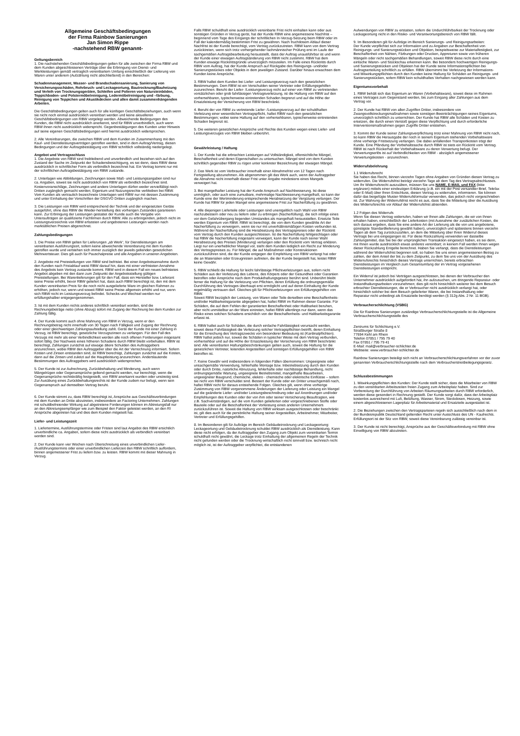Allgemeine Geschäftsbedingungen
der Firma Rainbow Sanierungen
Jan Simon Rippe
-nachstehend RBW genannt-
Geltungsbereich
1. Die nachstehenden Geschäftsbedingungen gelten für alle zwischen der Firma RBW und dem Kunden abgeschlossenen Verträge über die Erbringung von Dienst- und Werkleistungen gemäß vertraglich vereinbartem Umfang einschließlich der Lieferung von Waren unter anderem (Aufzählung nicht abschließend) in den Bereichen:
Schadenmanagement, Wasser- und Brandschadensanierung, Sanierung von Versicherungsschäden, Rohrbruch- und Leckageortung, Bautrocknung/Bauheizung und Verleih von Trocknungsgeräten, Schleifen und Polieren von Natursteinböden, Teppichboden- und Polstermöbelreinigung, Ledermöbelreinigung und –färbung, Reinigung von Teppichen und Akustikdecken und allen damit zusammenhängenden Arbeiten.
Die Geschäftsbedingungen gelten auch für alle künftigen Geschäftsbeziehungen, auch wenn sie nicht noch einmal ausdrücklich vereinbart werden und keine aktuelleren Geschäftsbedingungen von RBW vorgelegt werden. Abweichende Bedingungen des Kunden, die RBW nicht ausdrücklich anerkennt, sind für RBW unverbindlich, auch wenn RBW ihnen nicht ausdrücklich widerspricht. Gegenbestätigungen des Kunden unter Hinweis auf seine eigenen Geschäftsbedingungen wird hiermit ausdrücklich widersprochen.
2. Alle Vereinbarungen, die zwischen RBW und dem Kunden im Zusammenhang mit den Kauf- und Dienstleistungsverträgen getroffen werden, sind in dem Auftrag/Vertrag, diesen Bedingungen und der Auftragsbestätigung von RBW schriftlich vollständig niedergelegt.
Angebot und Vertragsschluss
1. Die Angebote von RBW sind freibleibend und unverbindlich und beziehen sich auf den Zustand der Sache im Zeitpunkt der Schadensbesichtigung, es sei denn, dass RBW diese ausdrücklich in schriftlicher Form als verbindlich bezeichnet hat. Ein Vertrag kommt nur mit der schriftlichen Auftragsbestätigung von RBW zustande.
2. Unterlagen wie Abbildungen, Zeichnungen sowie Maß- und Leistungsangaben sind nur ca. Angaben, soweit sie nicht ausdrücklich von RBW als verbindlich bezeichnet sind. Kostenvoranschläge, Zeichnungen und andere Unterlagen dürfen weder vervielfältigt noch Dritten zugänglich gemacht werden; Eigentum und Nutzungsrechte verbleiben bei RBW. Vom Kunden als vertraulich bezeichnete Unterlagen wird RBW nur mit dessen Zustimmung und unter Einhaltung der Vorschriften der DSGVO Dritten zugänglich machen.
3. Die Leistungen von RBW wird entsprechend der Technik und der eingesetzten Geräte ausgeführt, ohne das RBW die Wieder-herstellung des vorherigen Zustandes garantieren kann. Zur Erbringung der Leistungen gestattet der Kunde auch die Vergabe von Unteraufträgen an qualifizierte Fachfirmen durch RBW. Alle zu erbringenden, jedoch nicht im Leistungsverzeichnis von RBW erfassten und angebotenen Leistungen werden nach marktüblichen Preisen abgerechnet.
Zahlungsbedingungen
1. Die Preise von RBW gelten für Lieferungen „ab Werk“, für Dienstleistungen am vereinbarten Ausführungsort, sofern keine abweichende Vereinbarung mit dem Kunden getroffen wurde und verstehen sich immer zuzüglich der jeweils geltenden gesetzlichen Mehrwertsteuer. Dies gilt auch für Pauschalpreise und alle Angaben in unseren Angeboten.
2. Angebote mit Preisstellungen von RBW sind befristet. Bei einer Angebotsannahme durch den Kunden nach Fristablauf weist RBW darauf hin, dass mit einer verfristeten Annahme des Angebots kein Vertrag zustande kommt. RBW wird in diesem Fall ein neues befristetes Angebot abgeben mit den dann zum Zeitpunkt der Angebotsstellung gültigen Preisstellungen. Bei Warenlieferungen gilt für den Fall, dass ein Hersteller bzw. Lieferant seine Preise erhöht, bevor RBW geliefert hat, dass auch RBW berechtigt ist, den mit dem Kunden vereinbarten Preis für die noch nicht ausgelieferte Ware im gleichen Rahmen zu erhöhen, jedoch nur, wenn und soweit RBW seine Preise allgemein erhöht und nur, wenn sich RBW nicht im Leistungsverzug befindet. Schecks und Wechsel werden nur erfüllungshalber entgegengenommen.
3. Ist mit dem Kunden nichts anderes schriftlich vereinbart worden, sind die Rechnungsbeträge netto (ohne Abzug) sofort mit Zugang der Rechnung bei dem Kunden zur Zahlung fällig.
4. Der Kunde kommt auch ohne Mahnung von RBW in Verzug, wenn er den Rechnungsbetrag nicht innerhalb von 30 Tagen nach Fälligkeit und Zugang der Rechnung oder einer gleichwertigen Zahlungsaufstellung zahlt. Gerät der Kunde mit einer Zahlung in Verzug, ist RBW berechtigt, gesetzliche Verzugszinsen zu verlangen. Für den Fall des Verzugs mit mehr als einer Verbindlichkeit werden alle noch offenen Forderungen insgesamt sofort fällig. Der Nachweis eines höheren Schadens durch RBW bleibt vorbehalten. RBW ist berechtigt, Zahlungen zunächst auf etwaige ältere Schulden des Auftraggebers anzurechnen, wobei RBW den Auftraggeber über die Art der Verrechnung informiert. Sofern Kosten und Zinsen entstanden sind, ist RBW berechtigt, Zahlungen zunächst auf die Kosten, dann auf die Zinsen und zuletzt auf die Hauptleistung anzurechnen. Anderslautende Bestimmungen des Auftraggebers wird ausdrücklich widersprochen.
5. Der Kunde ist zur Aufrechnung, Zurückbehaltung und Minderung, auch wenn Mängelrügen oder Gegenansprüche geltend gemacht werden, nur berechtigt, wenn die Gegenansprüche rechtskräftig festgestellt, von RBW anerkannt wurden oder unstreitig sind. Zur Ausübung eines Zurückbehaltungsrechts ist der Kunde zudem nur befugt, wenn sein Gegenanspruch auf demselben Vertrag beruht.
6. Der Kunde stimmt zu, dass RBW berechtigt ist, Ansprüche aus Geschäftsverbindungen mit dem Kunden an Dritte abzutreten, insbesondere an Factoring Unternehmen. Zahlungen mit schuldbefreiender Wirkung auf abgetretene Forderungen können im Abtretungsfall nur an den Abtretungsempfänger wie zum Beispiel den Faktor geleistet werden, an den RI Ansprüche abgetreten hat und dies dem Kunden mitgeteilt hat.
Liefer- und Leistungszeit
1. Liefertermine, Ausführungstermine oder Fristen sind laut Angebot des RBW ersichtlich unverbindliche ca. Angaben, sofern diese nicht ausdrücklich als verbindlich vereinbart worden sind.
2. Der Kunde kann vier Wochen nach Überschreitung eines unverbindlichen Liefer- /Ausführungstermins oder einer unverbindlichen Lieferzeit den RBW schriftlich auffordern, binnen angemessener Frist zu liefern bzw. zu leisten. RBW kommt mit dieser Mahnung in Verzug.
Falls RBW schuldhaft eine ausdrücklich vereinbarte Frist nicht einhalten kann oder aus sonstigen Gründen in Verzug gerät, hat der Kunde RBW eine angemessene Nachfrist – beginnend vom Tage des Eingangs der schriftlichen In-Verzug-Setzung beim RBW oder im Fall der kalendermäßig bestimmten Frist zu gewähren. Nach fruchtlosem Ablauf dieser Nachfrist ist der Kunde berechtigt, vom Vertrag zurückzutreten. RBW kann von dem Vertrag zurücktreten, wenn sich trotz vorhergehender fachmännischer Prüfung erst im Laufe der sachgemäßen Auftragsbearbeitung herausstellt, dass der Auftrag unausführbar ist und wenn der Kunde einer etwaigen Auftragsänderung von RBW nicht zustimmt. RBW hat dem Kunden etwaige Rücktrittsgründe unverzüglich mitzuteilen. Im Falle eines Rücktritts durch RBW vom Auftrag, hat der Kunde Anspruch auf Rückgabe des Reinigungs- und/oder Sanierungsstückes oder Objekts in dem jeweiligen Zustand. Darüber hinaus erwachsen dem Kunden keine Ansprüche.
3. RBW haftet dem Kunden bei Liefer- und Leistungsverzug nach den gesetzlichen Bestimmungen. Dem RBW ist ein Verschulden seiner Vertreter oder Erfüllungsgehilfen zuzurechnen. Beruht der Liefer- /Leistungsverzug nicht auf einer von RBW zu vertretenden vorsätzlichen oder grob fahrlässigen Vertragsverletzung, ist die Haftung von RBW auf den vorhersehbaren, typischerweise eintretenden Schaden begrenzt und auf die Höhe der Ersatzleistung der Versicherung von RBW beschränkt.
4. Beruht der von RBW zu vertretende Liefer- /Leistungsverzug auf der schuldhaften Verletzung einer wesentlichen Vertragspflicht, haftet RBW nach den gesetzlichen Bestimmungen; wobei seine Haftung auf den vorhersehbaren, typischerweise eintretenden Schaden begrenzt ist.
5. Die weiteren gesetzlichen Ansprüche und Rechte des Kunden wegen eines Liefer- und Leistungsverzuges von RBW bleiben unberührt.
Gewährleistung / Haftung
1. Der Kunde hat die erbrachten Leistungen auf Vollständigkeit, offensichtliche Mängel, Beschaffenheit und deren Eigenschaften zu untersuchen. Mängel sind von dem Kunden schriftlich gegenüber RBW zu rügen unter konkreter Bezeichnung der etwaigen Mängel.
2. Das Werk ist vom Verbraucher innerhalb einer Abnahmefrist von 12 Tagen nach Fertigstellung abzunehmen. Als abgenommen gilt das Werk auch, wenn der Auftraggeber die Abnahme nicht innerhalb dieser Frist unter Angabe mindestens eines Mangels verweigert hat.
3. Bei mangelhafter Leistung hat der Kunde Anspruch auf Nachbesserung. Ist diese unmöglich, oder auch eine zumutbare, mehrmalige Nachbesserung mangelhaft, so kann der Kunde eine der Wertminderung entsprechende Herabsetzung der Vergütung verlangen. Der Kunde hat RBW für jeden Mangel eine angemessene Frist zur Nacherfüllung zu gewähren.
4. Alle diejenigen Lieferteile oder Leistungen sind unentgeltlich nach Wahl von RBW nachzubessern oder neu zu liefern oder zu erbringen (Nacherfüllung), die sich infolge eines vor dem Gefahrübergang liegenden Umstandes als mangelhaft herausstellen. Ersetzte Teile werden Eigentum von RBW. RBW ist berechtigt, die von dem Kunden gewählte Art der Nacherfüllung zu verweigern, wenn sie nur mit unverhältnismäßigen Kosten verbunden ist. Während der Nacherfüllung sind die Herabsetzung des Vertragspreises oder der Rücktritt vom Vertrag durch den Kunden ausgeschlossen. Ist die Nacherfüllung fehlgeschlagen oder hat RBW die Nacherfüllung insgesamt verweigert, kann der Kunde nach seiner Wahl Herabsetzung des Preises (Minderung) verlangen oder den Rücktritt vom Vertrag erklären. Liegt nur ein unerheblicher Mangel vor, steht dem Kunden lediglich ein Recht zur Minderung des Vertragspreises zu. Für Mängel, die auf Maßnahmen oder Konstruktionen zurückzuführen sind, die der Kunde entgegen der Empfehlung von RBW verlangt hat oder die an Materialien oder Erzeugnissen auftreten, die der Kunde beigestellt hat, leistet RBW keine Gewähr.
5. RBW schließt die Haftung für leicht fahrlässige Pflichtverletzungen aus, sofern nicht Schäden aus der Verletzung des Lebens, des Körpers oder der Gesundheit oder Garantien betroffen oder Ansprüche nach dem Produkthaftungsgesetz berührt sind. Unberührt bleibt ferner die Haftung für die Verletzung von Pflichten, deren Erfüllung die ordnungsgemäße Durchführung des Vertrages überhaupt erst ermöglicht und auf deren Einhaltung der Kunde regelmäßig vertrauen darf. Gleiches gilt für Pflichtverletzungen von Erfüllungsgehilfen von RBW.
Soweit RBW bezüglich der Leistung, von Waren oder Teile derselben eine Beschaffenheits- und/oder Haltbarkeitsgarantie abgegeben hat, haftet RBW im Rahmen dieser Garantie. Für Schäden, die auf dem Fehlen der garantierten Beschaffenheit oder Haltbarkeit beruhen, aber nicht unmittelbar an der Ware eintreten, haftet RBW allerdings nur dann, wenn das Risiko eines solchen Schadens ersichtlich von der Beschaffenheits- und Haltbarkeitsgarantie erfasst ist.
6. RBW haftet auch für Schäden, die durch einfache Fahrlässigkeit verursacht werden, soweit diese Fahrlässigkeit die Verletzung solcher Vertragspflichten betrifft, deren Einhaltung für die Erreichung des Vertragszwecks von besonderer Bedeutung ist (Kardinalpflichten). RBW haftet jedoch nur, soweit die Schäden in typischer Weise mit dem Vertrag verbunden, vorhersehbar und auf die Höhe der Ersatzleistung der Versicherung von RBW beschränkt sind. Alle vereinbarten Haftungsbeschränkungen gelten auch, soweit die Haftung für die gesetzlichen Vertreter, leitenden Angestellten und sonstigen Erfüllungsgehilfen von RBW betroffen ist.
7. Keine Gewähr wird insbesondere in folgenden Fällen übernommen: Ungeeignete oder unsachgemäße Verwendung, fehlerhafte Montage bzw. Inbetriebsetzung durch den Kunden oder durch Dritte, natürliche Abnutzung, fehlerhafte oder nachlässige Behandlung, nicht ordnungsgemäße Wartung, ungeeignete Betriebsmittel, mangelhafte Bauarbeiten, ungeeigneter Baugrund, chemische, elektro - chemische oder elektrische Einflüsse – sofern sie nicht von RBW verschuldet sind. Bessert der Kunde oder ein Dritter unsachgemäß nach, haftet RBW nicht für daraus entstehende Folgen. Gleiches gilt, wenn ohne vorherige Zustimmung von RBW vorgenommene Änderungen der Lieferung oder Leistung ein Mangel auf die geänderte Liefer- und/oder Leistungsbeschreibung oder auf Anordnungen und/oder Empfehlungen des Kunden oder der von ihm oder seiner Versicherung Beauftragten, wie z.B. Sachverständigen, auf die vom Kunden gelieferten oder vorgeschriebenen Stoffe oder Bauteile oder auf die Beschaffenheit der Vorleistung eines anderen Unternehmers zurückzuführen ist. Soweit die Haftung von RBW wirksam ausgeschlossen oder beschränkt ist, gilt dies auch für die persönliche Haftung seiner Angestellten, Arbeitnehmer, Mitarbeiter, Vertreter und Erfüllungsgehilfen.
8. Im Besonderen gilt für Aufträge im Bereich Gebäudetrocknung und Leckageortung:
Leckageortung und Gebäudetrocknung schuldet RBW ausdrücklich als Dienstleistung. Kann diese nicht erfolgen, da der Auftraggeber den Zugang zum Objekt zum vereinbarten Termin schuldhaft nicht gewährt, die Leckage trotz Einhaltung der allgemeinen Regeln der Technik nicht gefunden werden oder die Trocknung wirtschaftlich nicht sinnvoll bzw. technisch nicht möglich ist, ist der Auftraggeber verpflichtet, die entstandenen
Aufwendungen von RBW zu erstatten, sofern die Undurchführbarkeit der Trocknung oder Leckageortung nicht in den Risiko- und Verantwortungsbereich von RBW fällt.
9. Im Besonderen gilt für Aufträge im Bereich Sanierungs- und Reinigungsarbeiten:
Der Kunde verpflichtet sich zur Information und zu Angaben zur Beschaffenheit von Reinigungs- und Sanierungsstücken und Objekten, beispielsweise zur Materialfestigkeit, zur Beschaffenheit von Nähten, Färbungen oder Drucken, Appreturen sowie von früheren Mängeln oder nicht sachgemäßen Behandlungen, soweit RBW diese nicht durch eine einfache Waren- und Stückschau erkennen kann. Bei besonders hochwertigen Reinigungs- und Sanierungsstücken und Objekten hat der Kunde seine Informationspflichten bei Auftragserteilung schriftlich zu erfüllen. RBW übernimmt bei Verletzung der Informations- und Mitwirkungspflichten durch den Kunden keine Haftung für Schäden an Reinigungs- und Sanierungsstücken, sofern RBW kein schuldhaftes Verhalten nachgewiesen werden kann.
Eigentumsvorbehalt
1. RBW behält sich das Eigentum an Waren (Vorbehaltsware), soweit diese im Rahmen eines Vertrages zum Gegenstand werden, bis zum Eingang aller Zahlungen aus dem Vertrag vor.
2. Der Kunde hat RBW von allen Zugriffen Dritter, insbesondere von Zwangsvollstreckungsmaßnahmen sowie sonstigen Beeinträchtigungen seines Eigentums, unverzüglich schriftlich zu unterrichten. Der Kunde hat RBW alle Schäden und Kosten zu ersetzen, die durch einen Verstoß gegen diese Verpflichtung und durch erforderliche Interventionsmaßnahmen gegen Zugriffe Dritter entstehen.
3. Kommt der Kunde seiner Zahlungsverpflichtung trotz einer Mahnung von RBW nicht nach, so kann RBW die Herausgabe der noch in seinem Eigentum stehenden Vorbehaltsware ohne vorherige Fristsetzung verlangen. Die dabei anfallenden Transportkosten trägt der Kunde. Eine Pfändung der Vorbehaltssache durch RBW ist stets ein Rücktritt vom Vertrag. RBW ist nach Rückerhalt der Vorbehaltsware zu deren Verwertung befugt. Der Verwertungserlös ist auf Verbindlichkeiten von RBW - abzüglich angemessener Verwertungskosten - anzurechnen.
Widerrufsbelehrung
1.1 Widerrufsrecht
Sie haben das Recht, binnen vierzehn Tagen ohne Angaben von Gründen diesen Vertrag zu widerrufen. Die Widerrufsfrist beträgt vierzehn Tage ab dem Tag des Vertragsabschlusses. Um Ihr Widerrufsrecht auszuüben, müssen Sie uns NAME, E-MAIL und FAX (bitte ergänzen) mittels einer eindeutigen Erklärung (z.B. ein mit der Post versandter Brief, Telefax oder E-Mail) über Ihren Entschluss, diesen Vertrag zu widerrufen, informieren. Sie können dafür das beigefügte Muster-Widerrufsformular verwenden, das jedoch nicht vorgeschrieben ist. Zur Wahrung der Widerrufsfrist reicht es aus, dass Sie die Mitteilung über die Ausübung des Widerrufsrechts vor Ablauf der Widerrufsfrist absenden.
1.2 Folgen des Widerrufs
Wenn Sie diesen Vertrag widerrufen, haben wir Ihnen alle Zahlungen, die wir von Ihnen erhalten haben, einschließlich der Lieferkosten (mit Ausnahme der zusätzlichen Kosten, die sich daraus ergeben, dass Sie eine andere Art der Lieferung als die von uns angebotene, günstigste Standardlieferung gewählt haben), unverzüglich und spätestens binnen vierzehn Tagen ab dem Tag zurückzuzahlen, an dem die Mitteilung über Ihren Widerruf dieses Vertrags bei uns eingegangen ist. Für diese Rückzahlung verwenden wir dasselbe Zahlungsmittel, das Sie bei der ursprünglichen Transaktion eingesetzt haben, es sei denn, mit Ihnen wurde ausdrücklich etwas anderes vereinbart; in keinem Fall werden Ihnen wegen dieser Rückzahlung Entgelte berechnet. Haben Sie verlangt, dass die Dienstleistungen während der Widerrufsfrist beginnen soll, so haben Sie uns einen angemessenen Betrag zu zahlen, der dem Anteil der bis zu dem Zeitpunkt, zu dem Sie uns von der Ausübung des Widerrufsrechts hinsichtlich dieses Vertrags unterrichten, bereits erbrachten Dienstleistungen im Vergleich zum Gesamtumfang der im Vertrag vorgesehenen Dienstleistungen entspricht.
Ein Widerruf ist jedoch bei Verträgen ausgeschlossen, bei denen der Verbraucher den Unternehmer ausdrücklich aufgefordert hat, ihn aufzusuchen, um dringende Reparatur- oder Instandhaltungsarbeiten vorzunehmen; dies gilt nicht hinsichtlich weiterer bei dem Besuch erbrachter Dienstleistungen, die er Verbraucher nicht ausdrücklich verlangt hat, oder hinsichtlich solcher bei dem Besuch gelieferter Waren, die bei Instandhaltung oder Reparatur nicht unbedingt als Ersatzteile benötigt werden (§ 312g Abs. 2 Nr. 11 BGB).
Verbraucherschlichtung (VSBG)
Die für Rainbow Sanierungen zuständige Verbraucherschlichtungsstelle ist die Allgemeine Verbraucherschlichtungsstelle des
Zentrums für Schlichtung e.V.
Straßburger Straße 8
77694 Kehl am Rhein
Telefon 07851 / 795 79 40
Fax 07851 / 795 79 41
E-Mail: mail@verbraucher-schlichter.de
Webseite: www.verbraucher-schlichter.de
Rainbow Sanierungen beteiligt sich nicht an Verbraucherschlichtungsverfahren vor der zuvor genannten Verbraucherschlichtungsstelle nach dem Verbraucherstreitbeilegungsgesetz.
Schlussbestimmungen
1. Mitwirkungspflichten des Kunden: Der Kunde stellt sicher, dass die Mitarbeiter von RBW zu den vereinbarten Arbeitszeiten freien Zugang zum Arbeitsplatz haben. Sind zur Vorbereitung der Durchführung von Arbeiten Räumungsarbeiten durch RBW erforderlich, werden diese gesondert in Rechnung gestellt. Der Kunde sorgt dafür, dass der Arbeitsplatz kostenlos ausreichend mit Luft, Belüftung, Wasser, Strom, Steckdosen, Heizung, sowie einem abgeschlossenen Lagerplatz für Arbeitsmaterial und Ersatzteile ausgestattet ist.
2. Die Beziehungen zwischen den Vertragsparteien regeln sich ausschließlich nach dem in der Bundesrepublik Deutschland geltenden Recht unter Ausschluss des UN - Kaufrechts. Erfüllungsort ist der Sitz von RBW, soweit diese Vereinbarung zulässig vereinbar ist.
3. Der Kunde ist nicht berechtigt, Ansprüche aus der Geschäftsverbindung mit RBW ohne Einwilligung von RBW abzutreten.